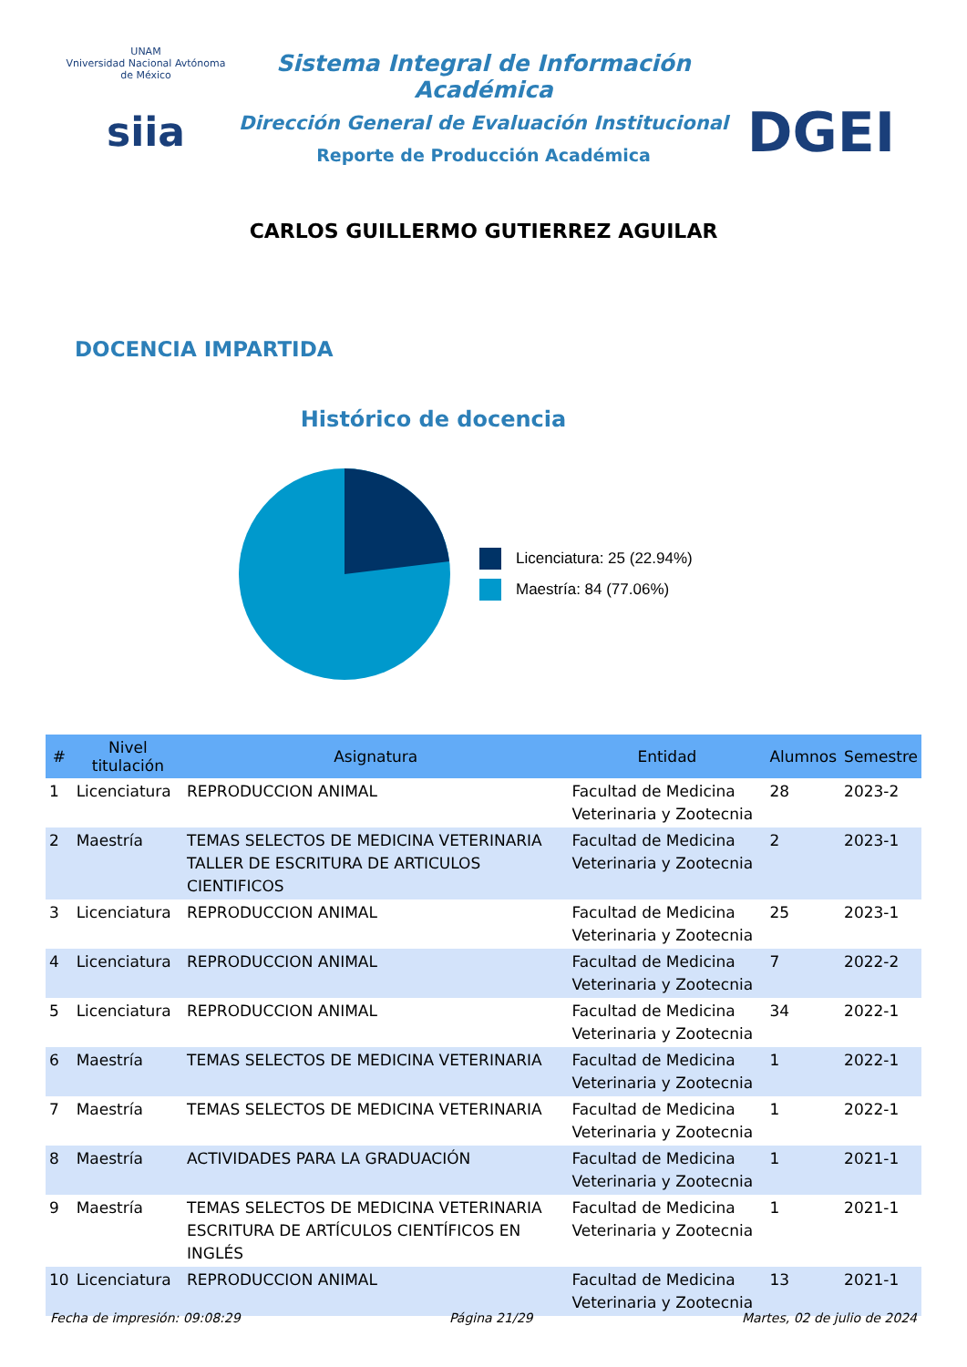UNAM
Vniversidad Nacional Avtónoma de México
siia
Sistema Integral de Información Académica
Dirección General de Evaluación Institucional
Reporte de Producción Académica
CARLOS GUILLERMO GUTIERREZ AGUILAR
DGEI
DOCENCIA IMPARTIDA
Histórico de docencia
Licenciatura: 25 (22.94%)
Maestría: 84 (77.06%)
| # | Nivel titulación | Asignatura | Entidad | Alumnos | Semestre |
| --- | --- | --- | --- | --- | --- |
| 1 | Licenciatura | REPRODUCCION ANIMAL | Facultad de Medicina Veterinaria y Zootecnia | 28 | 2023-2 |
| 2 | Maestría | TEMAS SELECTOS DE MEDICINA VETERINARIA TALLER DE ESCRITURA DE ARTICULOS CIENTIFICOS | Facultad de Medicina Veterinaria y Zootecnia | 2 | 2023-1 |
| 3 | Licenciatura | REPRODUCCION ANIMAL | Facultad de Medicina Veterinaria y Zootecnia | 25 | 2023-1 |
| 4 | Licenciatura | REPRODUCCION ANIMAL | Facultad de Medicina Veterinaria y Zootecnia | 7 | 2022-2 |
| 5 | Licenciatura | REPRODUCCION ANIMAL | Facultad de Medicina Veterinaria y Zootecnia | 34 | 2022-1 |
| 6 | Maestría | TEMAS SELECTOS DE MEDICINA VETERINARIA | Facultad de Medicina Veterinaria y Zootecnia | 1 | 2022-1 |
| 7 | Maestría | TEMAS SELECTOS DE MEDICINA VETERINARIA | Facultad de Medicina Veterinaria y Zootecnia | 1 | 2022-1 |
| 8 | Maestría | ACTIVIDADES PARA LA GRADUACIÓN | Facultad de Medicina Veterinaria y Zootecnia | 1 | 2021-1 |
| 9 | Maestría | TEMAS SELECTOS DE MEDICINA VETERINARIA ESCRITURA DE ARTÍCULOS CIENTÍFICOS EN INGLÉS | Facultad de Medicina Veterinaria y Zootecnia | 1 | 2021-1 |
| 10 | Licenciatura | REPRODUCCION ANIMAL | Facultad de Medicina Veterinaria y Zootecnia | 13 | 2021-1 |
Fecha de impresión: 09:08:29 Página 21/29 Martes, 02 de julio de 2024